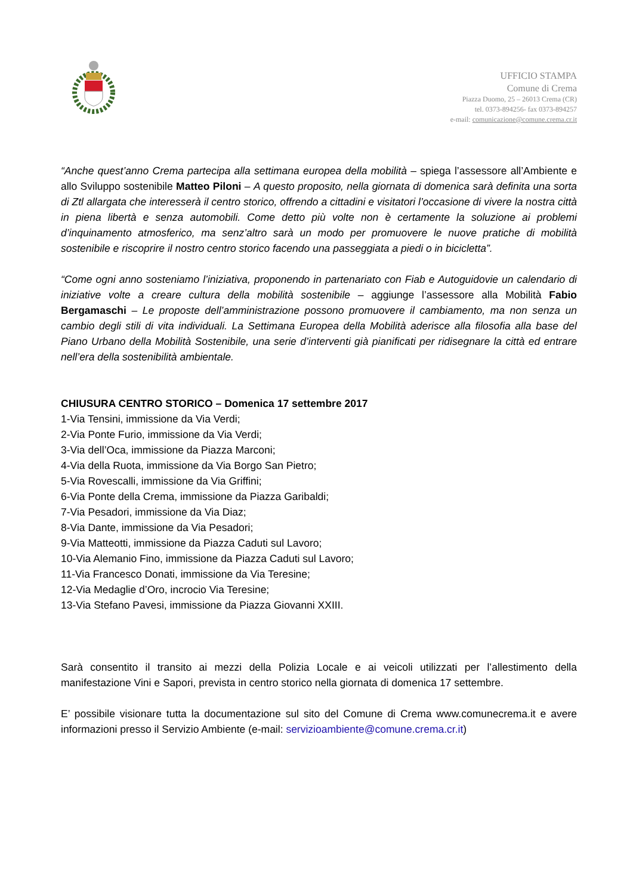UFFICIO STAMPA
Comune di Crema
Piazza Duomo, 25 – 26013 Crema (CR)
tel. 0373-894256- fax 0373-894257
e-mail: comunicazione@comune.crema.cr.it
“Anche quest’anno Crema partecipa alla settimana europea della mobilità – spiega l’assessore all’Ambiente e allo Sviluppo sostenibile Matteo Piloni – A questo proposito, nella giornata di domenica sarà definita una sorta di Ztl allargata che interesserà il centro storico, offrendo a cittadini e visitatori l’occasione di vivere la nostra città in piena libertà e senza automobili. Come detto più volte non è certamente la soluzione ai problemi d’inquinamento atmosferico, ma senz’altro sarà un modo per promuovere le nuove pratiche di mobilità sostenibile e riscoprire il nostro centro storico facendo una passeggiata a piedi o in bicicletta”.
“Come ogni anno sosteniamo l’iniziativa, proponendo in partenariato con Fiab e Autoguidovie un calendario di iniziative volte a creare cultura della mobilità sostenibile – aggiunge l’assessore alla Mobilità Fabio Bergamaschi – Le proposte dell’amministrazione possono promuovere il cambiamento, ma non senza un cambio degli stili di vita individuali. La Settimana Europea della Mobilità aderisce alla filosofia alla base del Piano Urbano della Mobilità Sostenibile, una serie d’interventi già pianificati per ridisegnare la città ed entrare nell’era della sostenibilità ambientale.
CHIUSURA CENTRO STORICO – Domenica 17 settembre 2017
1-Via Tensini, immissione da Via Verdi;
2-Via Ponte Furio, immissione da Via Verdi;
3-Via dell’Oca, immissione da Piazza Marconi;
4-Via della Ruota, immissione da Via Borgo San Pietro;
5-Via Rovescalli, immissione da Via Griffini;
6-Via Ponte della Crema, immissione da Piazza Garibaldi;
7-Via Pesadori, immissione da Via Diaz;
8-Via Dante, immissione da Via Pesadori;
9-Via Matteotti, immissione da Piazza Caduti sul Lavoro;
10-Via Alemanio Fino, immissione da Piazza Caduti sul Lavoro;
11-Via Francesco Donati, immissione da Via Teresine;
12-Via Medaglie d’Oro, incrocio Via Teresine;
13-Via Stefano Pavesi, immissione da Piazza Giovanni XXIII.
Sarà consentito il transito ai mezzi della Polizia Locale e ai veicoli utilizzati per l’allestimento della manifestazione Vini e Sapori, prevista in centro storico nella giornata di domenica 17 settembre.
E’ possibile visionare tutta la documentazione sul sito del Comune di Crema www.comunecrema.it e avere informazioni presso il Servizio Ambiente (e-mail: servizioambiente@comune.crema.cr.it)